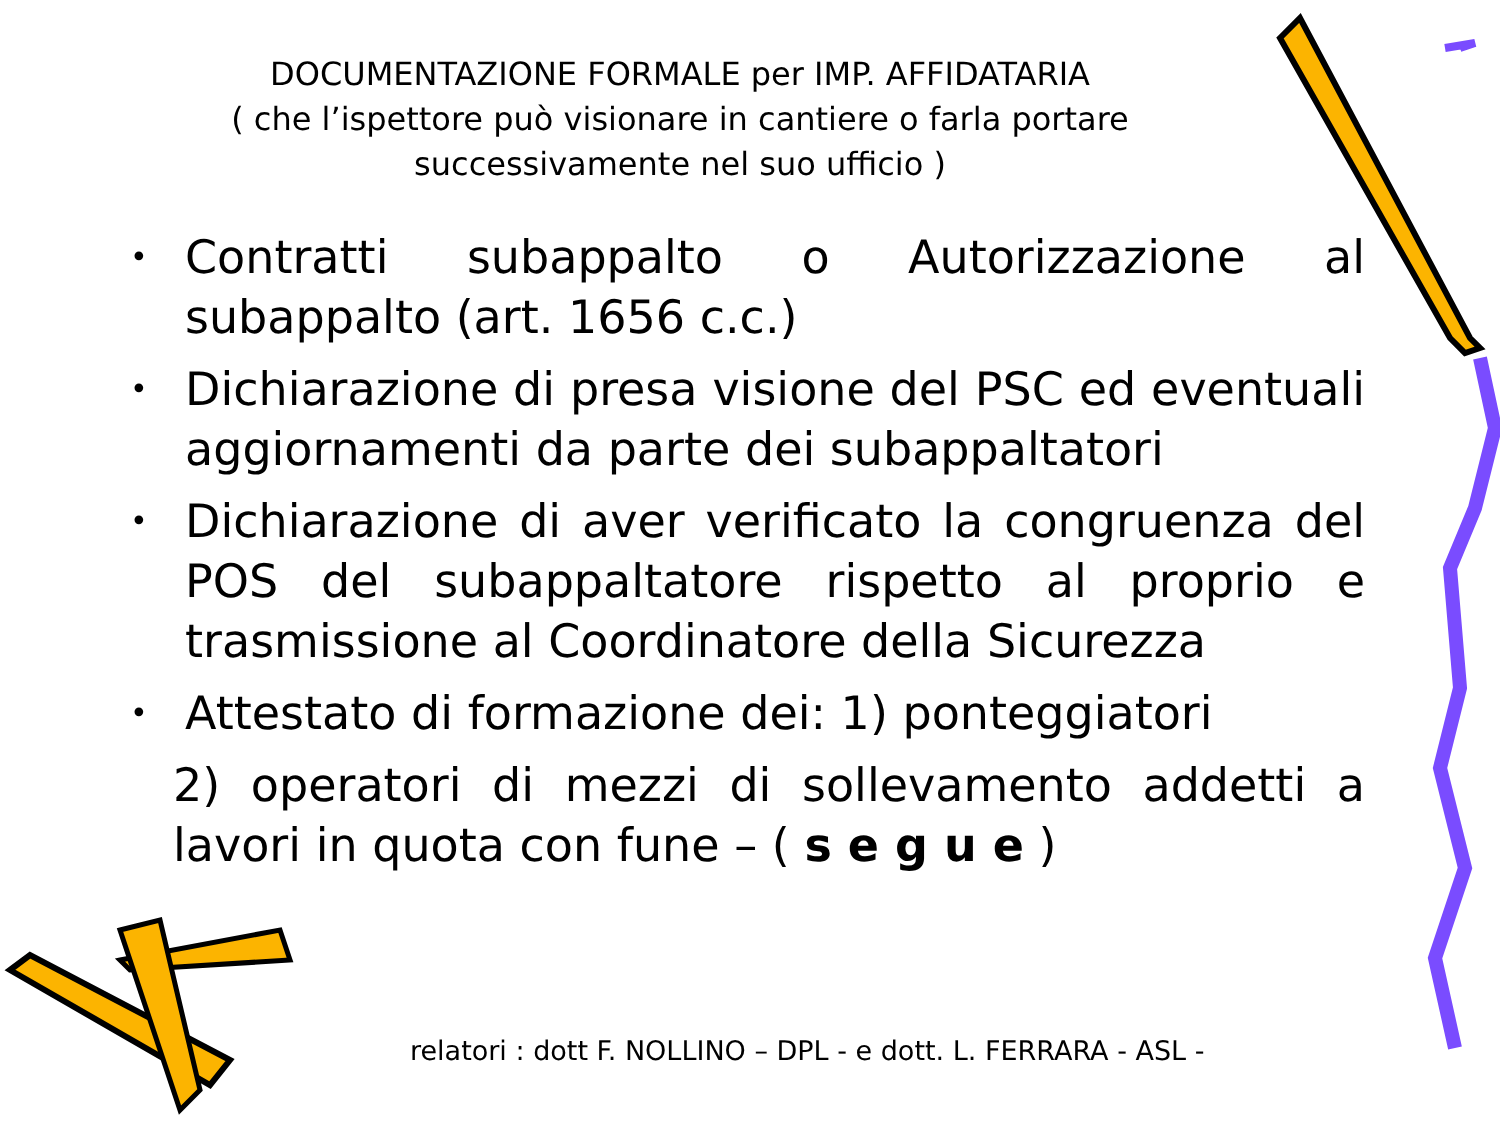DOCUMENTAZIONE FORMALE per IMP. AFFIDATARIA
( che l’ispettore può visionare in cantiere o farla portare
successivamente nel suo ufficio )
• Contratti subappalto o Autorizzazione al subappalto (art. 1656 c.c.)
• Dichiarazione di presa visione del PSC ed eventuali aggiornamenti da parte dei subappaltatori
• Dichiarazione di aver verificato la congruenza del POS del subappaltatore rispetto al proprio e trasmissione al Coordinatore della Sicurezza
• Attestato di formazione dei: 1) ponteggiatori
2) operatori di mezzi di sollevamento addetti a lavori in quota con fune – ( s e g u e )
relatori : dott F. NOLLINO – DPL - e dott. L. FERRARA - ASL -